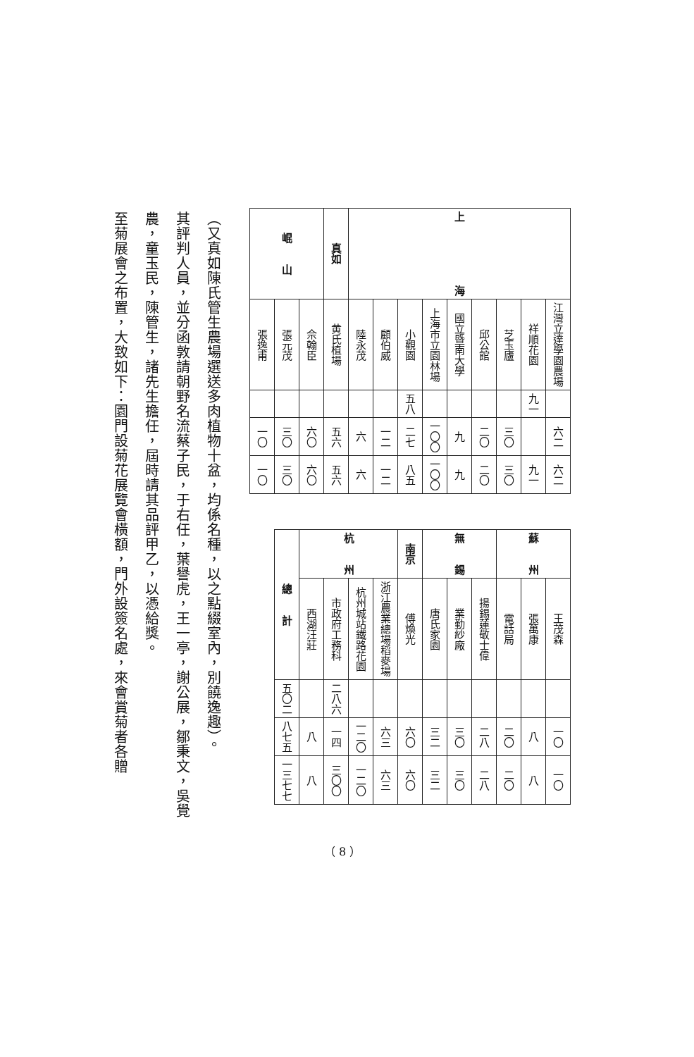| 上 海 | 江灣立達學園農場 | | 六二 | 六二 |
| | 祥順花園 | 九一 | | 九一 |
| | 芝玉廬 | | 三〇 | 三〇 |
| | 邱公館 | | 二〇 | 二〇 |
| | 國立暨南大學 | | 九 | 九 |
| | 上海市立園林場 | | 一〇〇 | 一〇〇 |
| | 小觀園 | 五八 | 二七 | 八五 |
| | 顧伯威 | | 一二 | 一二 |
| | 陸永茂 | | 六 | 六 |
| 真如 | 黄氏植場 | | 五六 | 五六 |
| 崐 山 | 佘翰臣 | | 六〇 | 六〇 |
| | 張元茂 | | 三〇 | 三〇 |
| | 張逸甫 | | 一〇 | 一〇 |
| 蘇 州 | 王茂森 | | 一〇 | 一〇 |
| | 張萬康 | | 八 | 八 |
| | 電話局 | | 二〇 | 二〇 |
| 無 錫 | 揚錫蓮敬士偉 | | 二八 | 二八 |
| | 業勤紗廠 | | 三〇 | 三〇 |
| | 唐氏家園 | | 三二 | 三二 |
| 南京 | 傅煥光 | | 六〇 | 六〇 |
| 杭 州 | 浙江農業總場稻麥場 | | 六三 | 六三 |
| | 杭州城站鐵路花園 | | 一二〇 | 一二〇 |
| | 市政府工務科 | 二八六 | 一四 | 三〇〇 |
| | 西湖汪莊 | | 八 | 八 |
| 總 計 | | 五〇二 | 八七五 | 一三七七 |
（又真如陳氏管生農場選送多肉植物十盆，均係名種，以之點綴室內，別饒逸趣）。
其評判人員，並分函敦請朝野名流蔡子民，于右任，葉譽虎，王一亭，謝公展，鄒秉文，吳覺農，童玉民，陳管生，諸先生擔任，屆時請其品評甲乙，以憑給獎。
至菊展會之布置，大致如下：園門設菊花展覽會橫額，門外設簽名處，來會賞菊者各贈
（ 8 ）